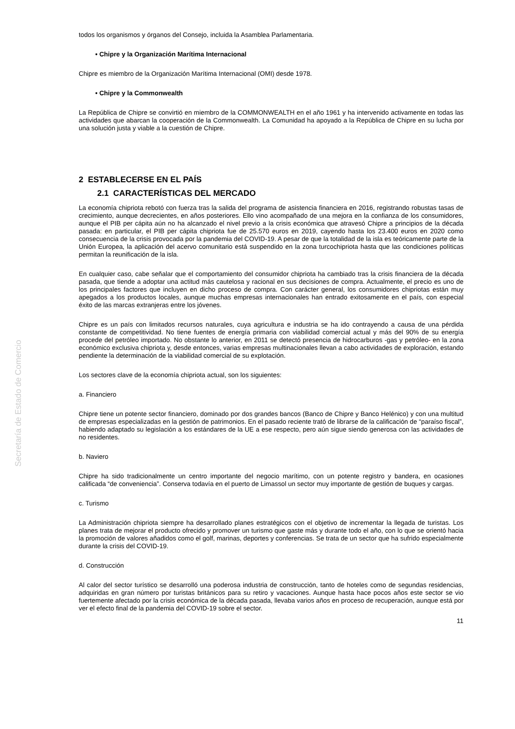Secretaría de Estado de Comercio
todos los organismos y órganos del Consejo, incluida la Asamblea Parlamentaria.
• Chipre y la Organización Marítima Internacional
Chipre es miembro de la Organización Marítima Internacional (OMI) desde 1978.
• Chipre y la Commonwealth
La República de Chipre se convirtió en miembro de la COMMONWEALTH en el año 1961 y ha intervenido activamente en todas las actividades que abarcan la cooperación de la Commonwealth. La Comunidad ha apoyado a la República de Chipre en su lucha por una solución justa y viable a la cuestión de Chipre.
2 ESTABLECERSE EN EL PAÍS
2.1 CARACTERÍSTICAS DEL MERCADO
La economía chipriota rebotó con fuerza tras la salida del programa de asistencia financiera en 2016, registrando robustas tasas de crecimiento, aunque decrecientes, en años posteriores. Ello vino acompañado de una mejora en la confianza de los consumidores, aunque el PIB per cápita aún no ha alcanzado el nivel previo a la crisis económica que atravesó Chipre a principios de la década pasada: en particular, el PIB per cápita chipriota fue de 25.570 euros en 2019, cayendo hasta los 23.400 euros en 2020 como consecuencia de la crisis provocada por la pandemia del COVID-19. A pesar de que la totalidad de la isla es teóricamente parte de la Unión Europea, la aplicación del acervo comunitario está suspendido en la zona turcochipriota hasta que las condiciones políticas permitan la reunificación de la isla.
En cualquier caso, cabe señalar que el comportamiento del consumidor chipriota ha cambiado tras la crisis financiera de la década pasada, que tiende a adoptar una actitud más cautelosa y racional en sus decisiones de compra. Actualmente, el precio es uno de los principales factores que incluyen en dicho proceso de compra. Con carácter general, los consumidores chipriotas están muy apegados a los productos locales, aunque muchas empresas internacionales han entrado exitosamente en el país, con especial éxito de las marcas extranjeras entre los jóvenes.
Chipre es un país con limitados recursos naturales, cuya agricultura e industria se ha ido contrayendo a causa de una pérdida constante de competitividad. No tiene fuentes de energía primaria con viabilidad comercial actual y más del 90% de su energía procede del petróleo importado. No obstante lo anterior, en 2011 se detectó presencia de hidrocarburos -gas y petróleo- en la zona económico exclusiva chipriota y, desde entonces, varias empresas multinacionales llevan a cabo actividades de exploración, estando pendiente la determinación de la viabilidad comercial de su explotación.
Los sectores clave de la economía chipriota actual, son los siguientes:
a. Financiero
Chipre tiene un potente sector financiero, dominado por dos grandes bancos (Banco de Chipre y Banco Helénico) y con una multitud de empresas especializadas en la gestión de patrimonios. En el pasado reciente trató de librarse de la calificación de “paraíso fiscal”, habiendo adaptado su legislación a los estándares de la UE a ese respecto, pero aún sigue siendo generosa con las actividades de no residentes.
b. Naviero
Chipre ha sido tradicionalmente un centro importante del negocio marítimo, con un potente registro y bandera, en ocasiones calificada “de conveniencia”. Conserva todavía en el puerto de Limassol un sector muy importante de gestión de buques y cargas.
c. Turismo
La Administración chipriota siempre ha desarrollado planes estratégicos con el objetivo de incrementar la llegada de turistas. Los planes trata de mejorar el producto ofrecido y promover un turismo que gaste más y durante todo el año, con lo que se orientó hacia la promoción de valores añadidos como el golf, marinas, deportes y conferencias. Se trata de un sector que ha sufrido especialmente durante la crisis del COVID-19.
d. Construcción
Al calor del sector turístico se desarrolló una poderosa industria de construcción, tanto de hoteles como de segundas residencias, adquiridas en gran número por turistas británicos para su retiro y vacaciones. Aunque hasta hace pocos años este sector se vio fuertemente afectado por la crisis económica de la década pasada, llevaba varios años en proceso de recuperación, aunque está por ver el efecto final de la pandemia del COVID-19 sobre el sector.
11